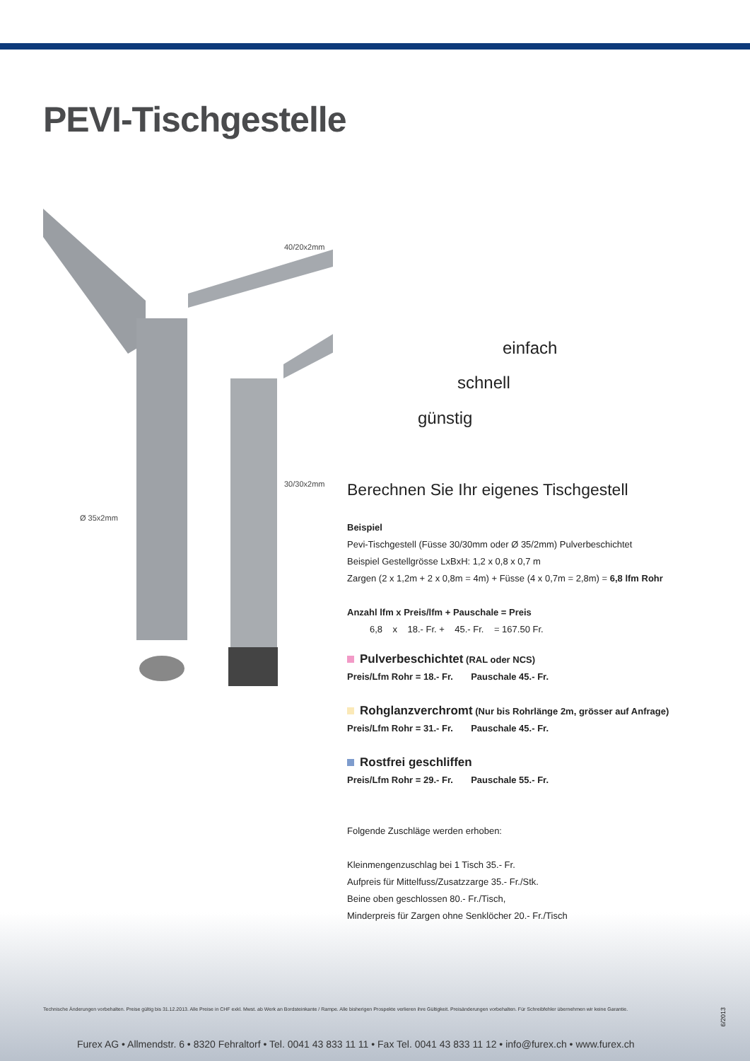PEVI-Tischgestelle
40/20x2mm
30/30x2mm
Ø 35x2mm
einfach
schnell
günstig
Berechnen Sie Ihr eigenes Tischgestell
Beispiel
Pevi-Tischgestell (Füsse 30/30mm oder Ø 35/2mm) Pulverbeschichtet
Beispiel Gestellgrösse LxBxH: 1,2 x 0,8 x 0,7 m
Zargen (2 x 1,2m + 2 x 0,8m = 4m) + Füsse (4 x 0,7m = 2,8m) = 6,8 lfm Rohr
Anzahl lfm x Preis/lfm + Pauschale = Preis
6,8 x 18.- Fr. + 45.- Fr. = 167.50 Fr.
Pulverbeschichtet (RAL oder NCS)
Preis/Lfm Rohr = 18.- Fr. Pauschale 45.- Fr.
Rohglanzverchromt (Nur bis Rohrlänge 2m, grösser auf Anfrage)
Preis/Lfm Rohr = 31.- Fr. Pauschale 45.- Fr.
Rostfrei geschliffen
Preis/Lfm Rohr = 29.- Fr. Pauschale 55.- Fr.
Folgende Zuschläge werden erhoben:
Kleinmengenzuschlag bei 1 Tisch 35.- Fr.
Aufpreis für Mittelfuss/Zusatzzarge 35.- Fr./Stk.
Beine oben geschlossen 80.- Fr./Tisch,
Minderpreis für Zargen ohne Senklöcher 20.- Fr./Tisch
Technische Änderungen vorbehalten. Preise gültig bis 31.12.2013. Alle Preise in CHF exkl. Mwst. ab Werk an Bordsteinkante / Rampe. Alle bisherigen Prospekte verlieren ihre Gültigkeit. Preisänderungen vorbehalten. Für Schreibfehler übernehmen wir keine Garantie.
6/2013
Furex AG • Allmendstr. 6 • 8320 Fehraltorf • Tel. 0041 43 833 11 11 • Fax Tel. 0041 43 833 11 12 • info@furex.ch • www.furex.ch